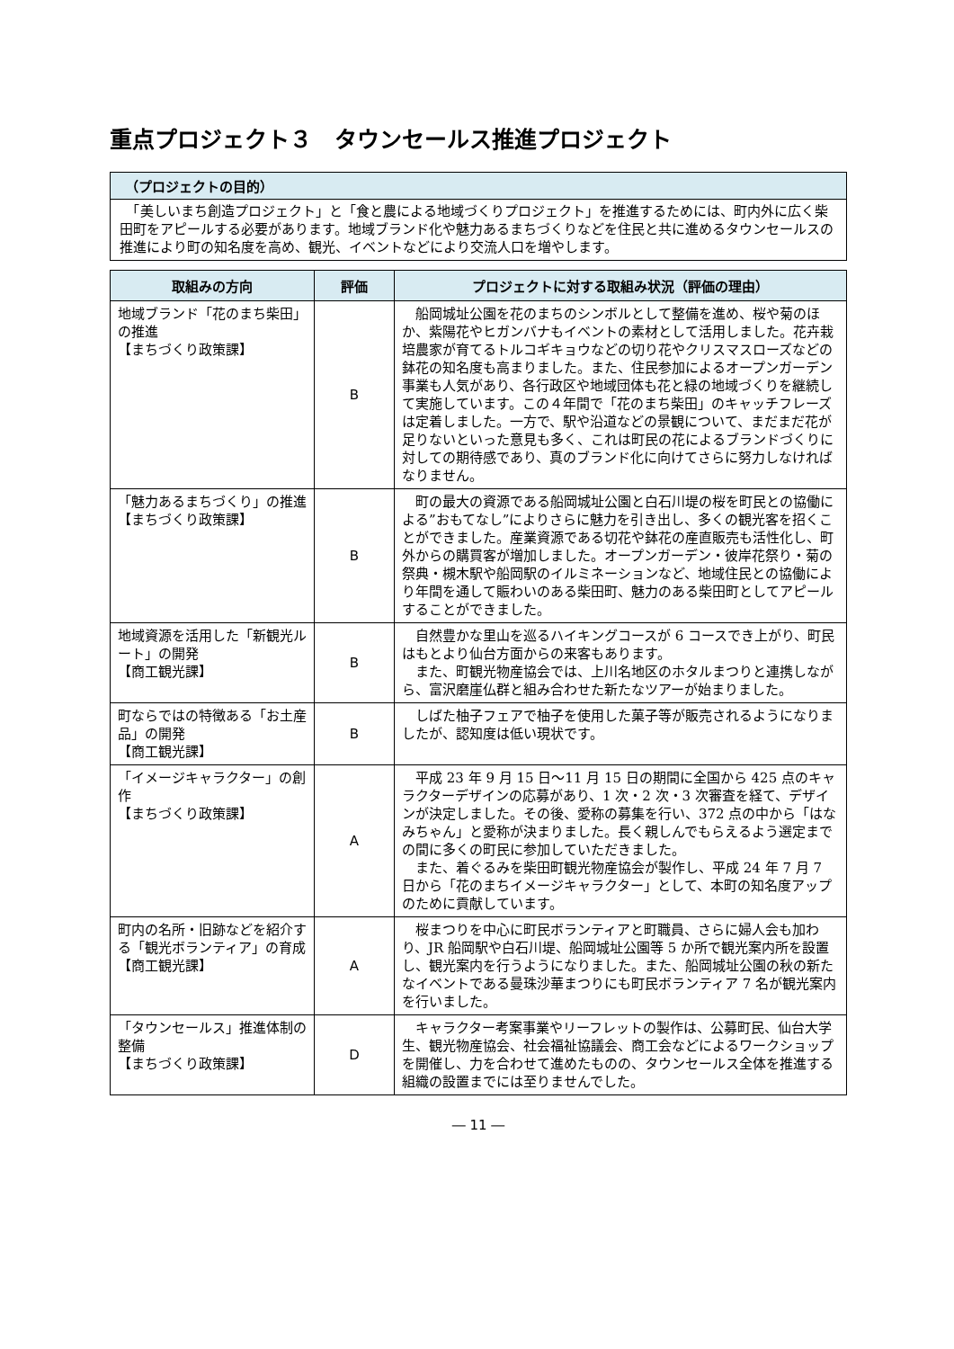重点プロジェクト３　タウンセールス推進プロジェクト
（プロジェクトの目的）
　「美しいまち創造プロジェクト」と「食と農による地域づくりプロジェクト」を推進するためには、町内外に広く柴田町をアピールする必要があります。地域ブランド化や魅力あるまちづくりなどを住民と共に進めるタウンセールスの推進により町の知名度を高め、観光、イベントなどにより交流人口を増やします。
| 取組みの方向 | 評価 | プロジェクトに対する取組み状況（評価の理由） |
| --- | --- | --- |
| 地域ブランド「花のまち柴田」の推進 【まちづくり政策課】 | B | 船岡城址公園を花のまちのシンボルとして整備を進め、桜や菊のほか、紫陽花やヒガンバナもイベントの素材として活用しました。花卉栽培農家が育てるトルコギキョウなどの切り花やクリスマスローズなどの鉢花の知名度も高まりました。また、住民参加によるオープンガーデン事業も人気があり、各行政区や地域団体も花と緑の地域づくりを継続して実施しています。この４年間で「花のまち柴田」のキャッチフレーズは定着しました。一方で、駅や沿道などの景観について、まだまだ花が足りないといった意見も多く、これは町民の花によるブランドづくりに対しての期待感であり、真のブランド化に向けてさらに努力しなければなりません。 |
| 「魅力あるまちづくり」の推進 【まちづくり政策課】 | B | 町の最大の資源である船岡城址公園と白石川堤の桜を町民との協働による”おもてなし”によりさらに魅力を引き出し、多くの観光客を招くことができました。産業資源である切花や鉢花の産直販売も活性化し、町外からの購買客が増加しました。オープンガーデン・彼岸花祭り・菊の祭典・槻木駅や船岡駅のイルミネーションなど、地域住民との協働により年間を通して賑わいのある柴田町、魅力のある柴田町としてアピールすることができました。 |
| 地域資源を活用した「新観光ルート」の開発 【商工観光課】 | B | 自然豊かな里山を巡るハイキングコースが 6 コースでき上がり、町民はもとより仙台方面からの来客もあります。 また、町観光物産協会では、上川名地区のホタルまつりと連携しながら、富沢磨崖仏群と組み合わせた新たなツアーが始まりました。 |
| 町ならではの特徴ある「お土産品」の開発 【商工観光課】 | B | しばた柚子フェアで柚子を使用した菓子等が販売されるようになりましたが、認知度は低い現状です。 |
| 「イメージキャラクター」の創作 【まちづくり政策課】 | A | 平成 23 年 9 月 15 日～11 月 15 日の期間に全国から 425 点のキャラクターデザインの応募があり、1 次・2 次・3 次審査を経て、デザインが決定しました。その後、愛称の募集を行い、372 点の中から「はなみちゃん」と愛称が決まりました。長く親しんでもらえるよう選定までの間に多くの町民に参加していただきました。 また、着ぐるみを柴田町観光物産協会が製作し、平成 24 年 7 月 7 日から「花のまちイメージキャラクター」として、本町の知名度アップのために貢献しています。 |
| 町内の名所・旧跡などを紹介する「観光ボランティア」の育成 【商工観光課】 | A | 桜まつりを中心に町民ボランティアと町職員、さらに婦人会も加わり、JR 船岡駅や白石川堤、船岡城址公園等 5 か所で観光案内所を設置し、観光案内を行うようになりました。また、船岡城址公園の秋の新たなイベントである曼珠沙華まつりにも町民ボランティア 7 名が観光案内を行いました。 |
| 「タウンセールス」推進体制の整備 【まちづくり政策課】 | D | キャラクター考案事業やリーフレットの製作は、公募町民、仙台大学生、観光物産協会、社会福祉協議会、商工会などによるワークショップを開催し、力を合わせて進めたものの、タウンセールス全体を推進する組織の設置までには至りませんでした。 |
― 11 ―